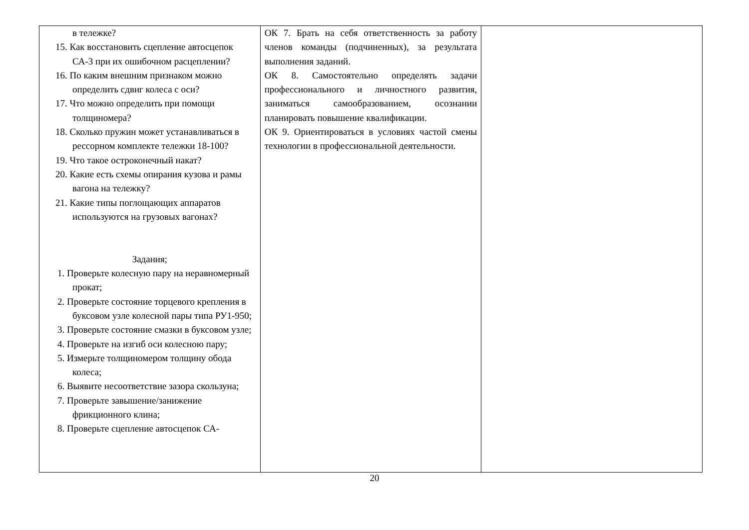| в тележке? 15. Как восстановить сцепление автосцепок СА-3 при их ошибочном расцеплении? 16. По каким внешним признаком можно определить сдвиг колеса с оси? 17. Что можно определить при помощи толщиномера? 18. Сколько пружин может устанавливаться в рессорном комплекте тележки 18-100? 19. Что такое остроконечный накат? 20. Какие есть схемы опирания кузова и рамы вагона на тележку? 21. Какие типы поглощающих аппаратов используются на грузовых вагонах? Задания; 1. Проверьте колесную пару на неравномерный прокат; 2. Проверьте состояние торцевого крепления в буксовом узле колесной пары типа РУ1-950; 3. Проверьте состояние смазки в буксовом узле; 4. Проверьте на изгиб оси колесною пару; 5. Измерьте толщиномером толщину обода колеса; 6. Выявите несоответствие зазора скользуна; 7. Проверьте завышение/занижение фрикционного клина; 8. Проверьте сцепление автосцепок СА- | ОК 7. Брать на себя ответственность за работу членов команды (подчиненных), за результата выполнения заданий. ОК 8. Самостоятельно определять задачи профессионального и личностного развития, заниматься самообразованием, осознании планировать повышение квалификации. ОК 9. Ориентироваться в условиях частой смены технологии в профессиональной деятельности. | |
20